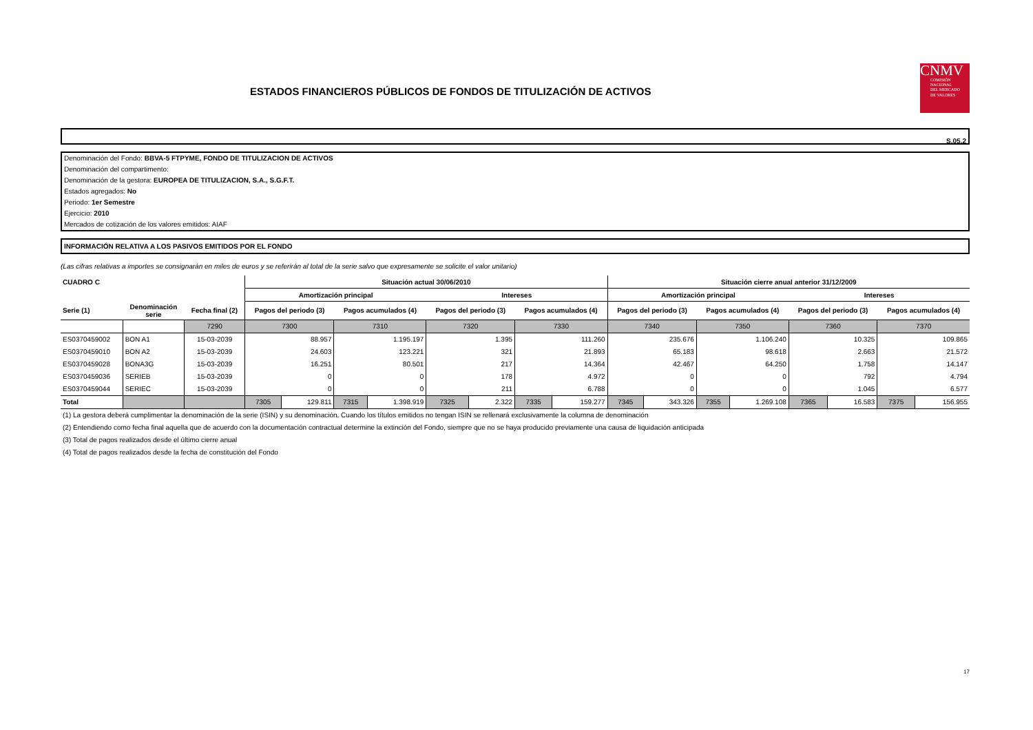ESTADOS FINANCIEROS PÚBLICOS DE FONDOS DE TITULIZACIÓN DE ACTIVOS
CNMV
COMISIÓN
NACIONAL
DEL MERCADO
DE VALORES
S.05.2
Denominación del Fondo: BBVA-5 FTPYME, FONDO DE TITULIZACION DE ACTIVOS
Denominación del compartimento:
Denominación de la gestora: EUROPEA DE TITULIZACION, S.A., S.G.F.T.
Estados agregados: No
Periodo: 1er Semestre
Ejercicio: 2010
Mercados de cotización de los valores emitidos: AIAF
INFORMACIÓN RELATIVA A LOS PASIVOS EMITIDOS POR EL FONDO
(Las cifras relativas a importes se consignarán en miles de euros y se referirán al total de la serie salvo que expresamente se solicite el valor unitario)
| CUADRO C | | | Situación actual 30/06/2010 | | | | | | | | Situación cierre anual anterior 31/12/2009 | | | | | | | |
| --- | --- | --- | --- | --- | --- | --- | --- | --- | --- | --- | --- | --- | --- | --- | --- | --- | --- | --- |
| | | | Amortización principal | | | | Intereses | | | | Amortización principal | | | | Intereses | | | |
| Serie (1) | Denominación serie | Fecha final (2) | Pagos del periodo (3) | | Pagos acumulados (4) | | Pagos del periodo (3) | | Pagos acumulados (4) | | Pagos del periodo (3) | | Pagos acumulados (4) | | Pagos del periodo (3) | | Pagos acumulados (4) | |
| | | 7290 | 7300 | | 7310 | | 7320 | | 7330 | | 7340 | | 7350 | | 7360 | | 7370 | |
| ES0370459002 | BON A1 | 15-03-2039 | 88.957 | | 1.195.197 | | 1.395 | | 111.260 | | 235.676 | | 1.106.240 | | 10.325 | | 109.865 | |
| ES0370459010 | BON A2 | 15-03-2039 | 24.603 | | 123.221 | | 321 | | 21.893 | | 65.183 | | 98.618 | | 2.663 | | 21.572 | |
| ES0370459028 | BONA3G | 15-03-2039 | 16.251 | | 80.501 | | 217 | | 14.364 | | 42.467 | | 64.250 | | 1.758 | | 14.147 | |
| ES0370459036 | SERIEB | 15-03-2039 | 0 | | 0 | | 178 | | 4.972 | | 0 | | 0 | | 792 | | 4.794 | |
| ES0370459044 | SERIEC | 15-03-2039 | 0 | | 0 | | 211 | | 6.788 | | 0 | | 0 | | 1.045 | | 6.577 | |
| Total | | | 7305 | 129.811 | 7315 | 1.398.919 | 7325 | 2.322 | 7335 | 159.277 | 7345 | 343.326 | 7355 | 1.269.108 | 7365 | 16.583 | 7375 | 156.955 |
(1) La gestora deberá cumplimentar la denominación de la serie (ISIN) y su denominación. Cuando los títulos emitidos no tengan ISIN se rellenará exclusivamente la columna de denominación
(2) Entendiendo como fecha final aquella que de acuerdo con la documentación contractual determine la extinción del Fondo, siempre que no se haya producido previamente una causa de liquidación anticipada
(3) Total de pagos realizados desde el último cierre anual
(4) Total de pagos realizados desde la fecha de constitución del Fondo
17